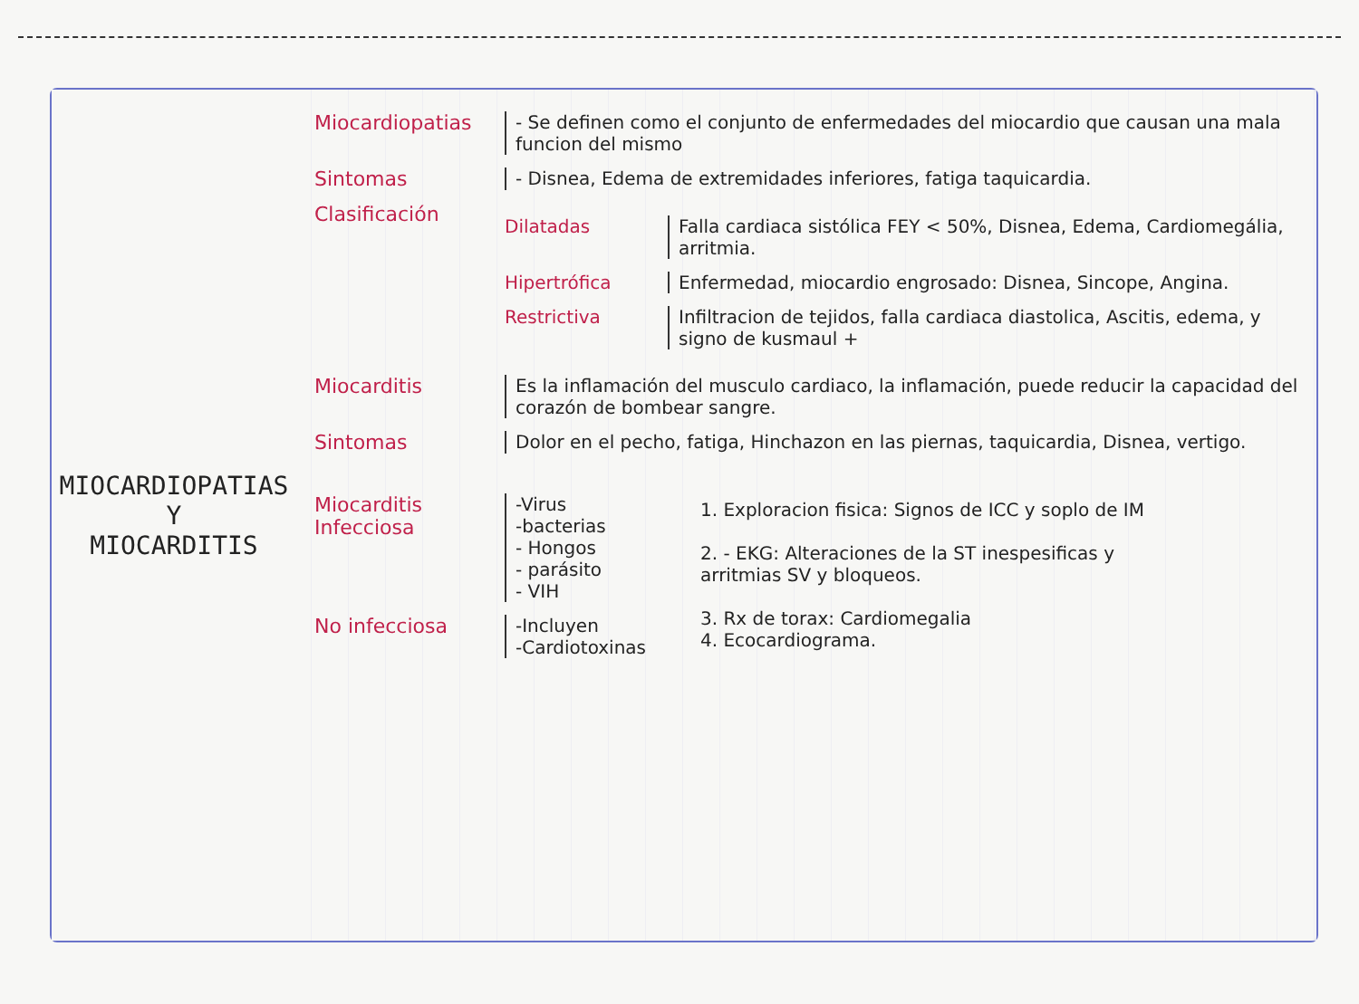MIOCARDIOPATIAS
Y
MIOCARDITIS
Miocardiopatias - Se definen como el conjunto de enfermedades del miocardio que causan una mala funcion del mismo
Sintomas - Disnea, Edema de extremidades inferiores, fatiga taquicardia.
Clasificación
Dilatadas Falla cardiaca sistólica FEY < 50%, Disnea, Edema, Cardiomegália, arritmia.
Hipertrófica Enfermedad, miocardio engrosado: Disnea, Sincope, Angina.
Restrictiva Infiltracion de tejidos, falla cardiaca diastolica, Ascitis, edema, y signo de kusmaul +
Miocarditis Es la inflamación del musculo cardiaco, la inflamación, puede reducir la capacidad del corazón de bombear sangre.
Sintomas Dolor en el pecho, fatiga, Hinchazon en las piernas, taquicardia, Disnea, vertigo.
Miocarditis Infecciosa
-Virus
-bacterias
- Hongos
- parásito
- VIH
No infecciosa -Incluyen
-Cardiotoxinas
1. Exploracion fisica: Signos de ICC y soplo de IM
2. - EKG: Alteraciones de la ST inespesificas y arritmias SV y bloqueos.
3. Rx de torax: Cardiomegalia
4. Ecocardiograma.